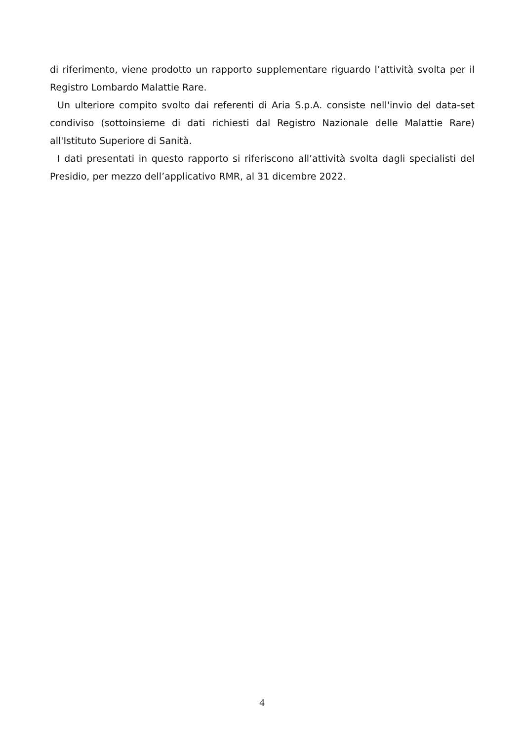di riferimento, viene prodotto un rapporto supplementare riguardo l’attività svolta per il Registro Lombardo Malattie Rare.
Un ulteriore compito svolto dai referenti di Aria S.p.A. consiste nell'invio del data-set condiviso (sottoinsieme di dati richiesti dal Registro Nazionale delle Malattie Rare) all'Istituto Superiore di Sanità.
I dati presentati in questo rapporto si riferiscono all’attività svolta dagli specialisti del Presidio, per mezzo dell’applicativo RMR, al 31 dicembre 2022.
4